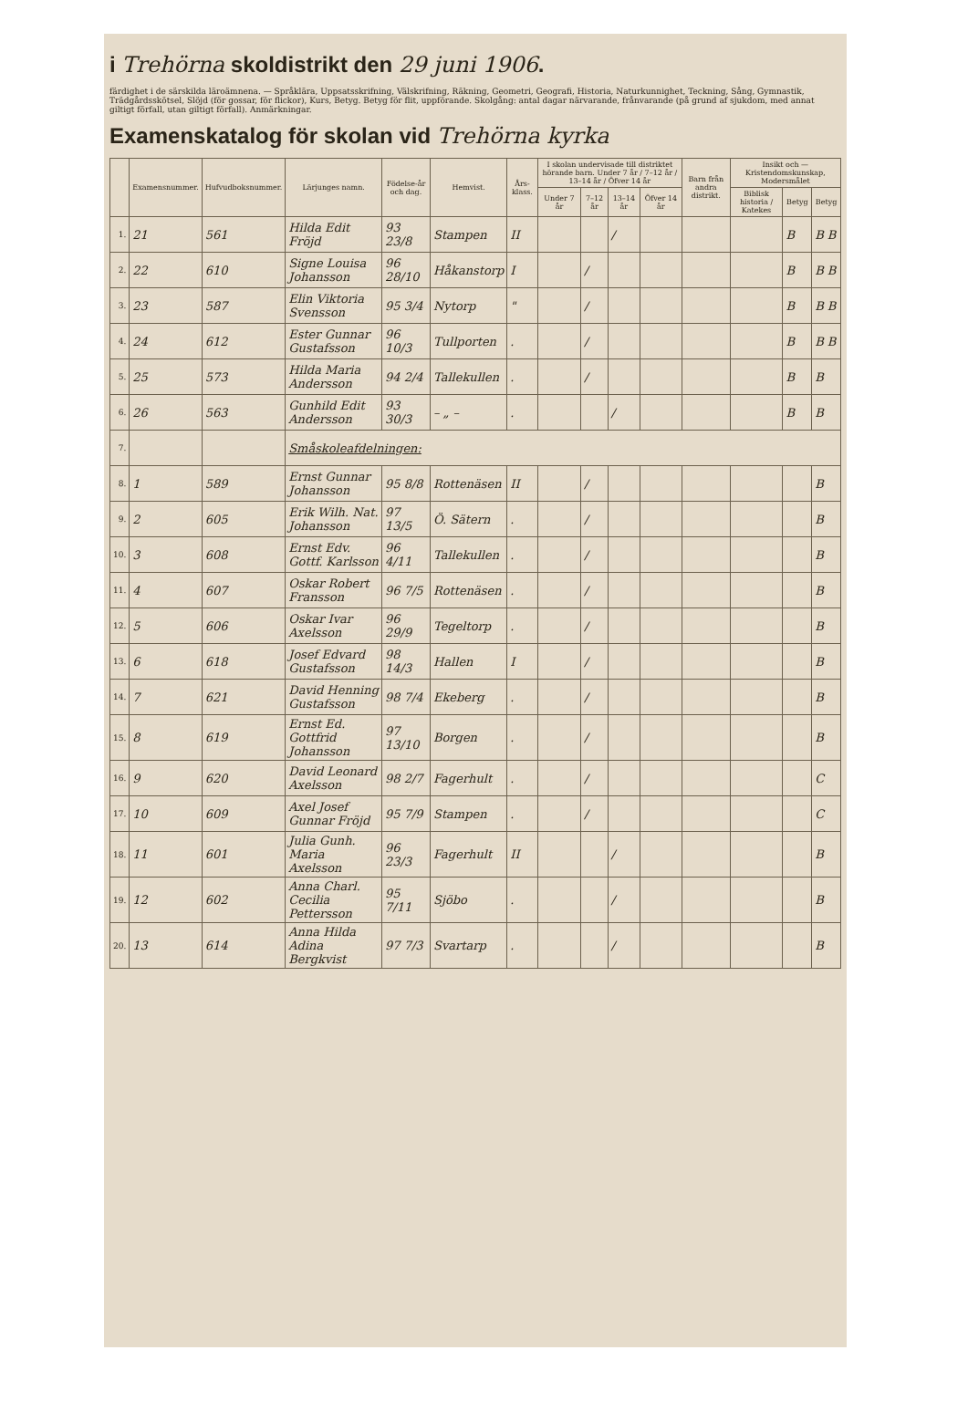i Trehörna skoldistrikt den 29 juni 1906.
färdighet i de särskilda läroämnena. — Språklära, Uppsatsskrifning, Välskrifning, Räkning, Geometri, Geografi, Historia, Naturkunnighet, Teckning, Sång, Gymnastik, Trädgårdsskötsel, Slöjd (för gossar, för flickor), Kurs, Betyg. Betyg för flit, uppförande. Skolgång: antal dagar närvarande, frånvarande (på grund af sjukdom, med annat giltigt förfall, utan giltigt förfall). Anmärkningar.
Examenskatalog för skolan vid Trehörna kyrka
| | Examensnummer. | Hufvudboksnummer. | Lärjunges namn. | Födelse-år och dag. | Hemvist. | Års-klass. | I skolan undervisade till distriktet hörande barn. Under 7 år / 7–12 år / 13–14 år / Öfver 14 år | | | | Barn från andra distrikt. | Insikt och — Kristendomskunskap, Modersmålet | | |
| --- | --- | --- | --- | --- | --- | --- | --- | --- | --- | --- | --- | --- | --- | --- |
| | | | | | | | Under 7 år | 7–12 år | 13–14 år | Öfver 14 år | | Biblisk historia / Katekes | Betyg | Betyg |
| 1. | 21 | 561 | Hilda Edit Fröjd | 93 23/8 | Stampen | II | | | / | | | | B | B B |
| 2. | 22 | 610 | Signe Louisa Johansson | 96 28/10 | Håkanstorp | I | | / | | | | | B | B B |
| 3. | 23 | 587 | Elin Viktoria Svensson | 95 3/4 | Nytorp | " | | / | | | | | B | B B |
| 4. | 24 | 612 | Ester Gunnar Gustafsson | 96 10/3 | Tullporten | . | | / | | | | | B | B B |
| 5. | 25 | 573 | Hilda Maria Andersson | 94 2/4 | Tallekullen | . | | / | | | | | B | B |
| 6. | 26 | 563 | Gunhild Edit Andersson | 93 30/3 | – „ – | . | | | / | | | | B | B |
| 7. | | | Småskoleafdelningen: | | | | | | | | | | | |
| 8. | 1 | 589 | Ernst Gunnar Johansson | 95 8/8 | Rottenäsen | II | | / | | | | | | B |
| 9. | 2 | 605 | Erik Wilh. Nat. Johansson | 97 13/5 | Ö. Sätern | . | | / | | | | | | B |
| 10. | 3 | 608 | Ernst Edv. Gottf. Karlsson | 96 4/11 | Tallekullen | . | | / | | | | | | B |
| 11. | 4 | 607 | Oskar Robert Fransson | 96 7/5 | Rottenäsen | . | | / | | | | | | B |
| 12. | 5 | 606 | Oskar Ivar Axelsson | 96 29/9 | Tegeltorp | . | | / | | | | | | B |
| 13. | 6 | 618 | Josef Edvard Gustafsson | 98 14/3 | Hallen | I | | / | | | | | | B |
| 14. | 7 | 621 | David Henning Gustafsson | 98 7/4 | Ekeberg | . | | / | | | | | | B |
| 15. | 8 | 619 | Ernst Ed. Gottfrid Johansson | 97 13/10 | Borgen | . | | / | | | | | | B |
| 16. | 9 | 620 | David Leonard Axelsson | 98 2/7 | Fagerhult | . | | / | | | | | | C |
| 17. | 10 | 609 | Axel Josef Gunnar Fröjd | 95 7/9 | Stampen | . | | / | | | | | | C |
| 18. | 11 | 601 | Julia Gunh. Maria Axelsson | 96 23/3 | Fagerhult | II | | | / | | | | | B |
| 19. | 12 | 602 | Anna Charl. Cecilia Pettersson | 95 7/11 | Sjöbo | . | | | / | | | | | B |
| 20. | 13 | 614 | Anna Hilda Adina Bergkvist | 97 7/3 | Svartarp | . | | | / | | | | | B |